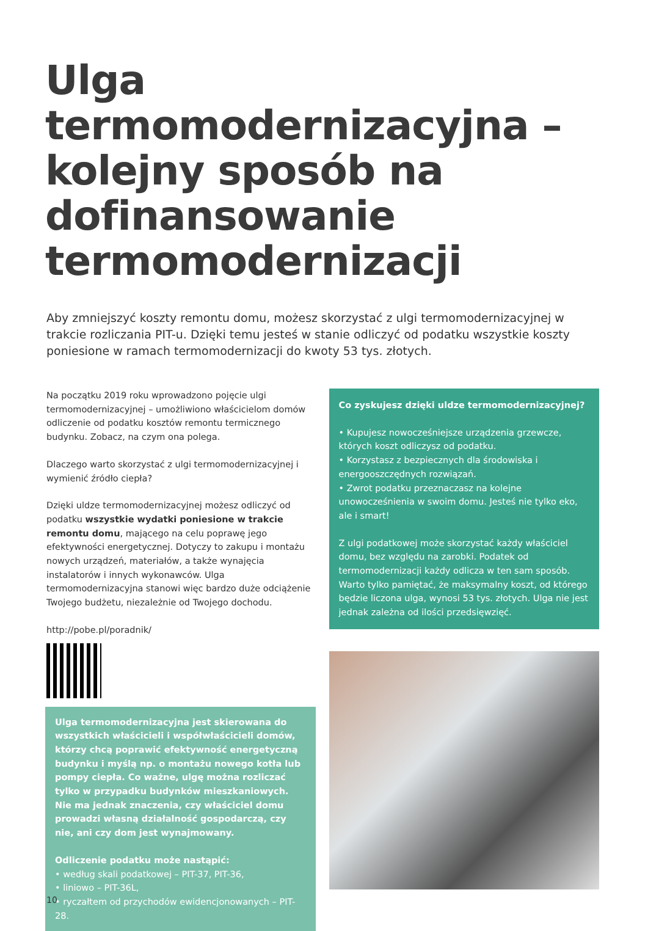Ulga termomodernizacyjna – kolejny sposób na dofinansowanie termomodernizacji
Aby zmniejszyć koszty remontu domu, możesz skorzystać z ulgi termomodernizacyjnej w trakcie rozliczania PIT-u. Dzięki temu jesteś w stanie odliczyć od podatku wszystkie koszty poniesione w ramach termomodernizacji do kwoty 53 tys. złotych.
Na początku 2019 roku wprowadzono pojęcie ulgi termomodernizacyjnej – umożliwiono właścicielom domów odliczenie od podatku kosztów remontu termicznego budynku. Zobacz, na czym ona polega.
Dlaczego warto skorzystać z ulgi termomodernizacyjnej i wymienić źródło ciepła?
Dzięki uldze termomodernizacyjnej możesz odliczyć od podatku wszystkie wydatki poniesione w trakcie remontu domu, mającego na celu poprawę jego efektywności energetycznej. Dotyczy to zakupu i montażu nowych urządzeń, materiałów, a także wynajęcia instalatorów i innych wykonawców. Ulga termomodernizacyjna stanowi więc bardzo duże odciążenie Twojego budżetu, niezależnie od Twojego dochodu.
http://pobe.pl/poradnik/
Ulga termomodernizacyjna jest skierowana do wszystkich właścicieli i współwłaścicieli domów, którzy chcą poprawić efektywność energetyczną budynku i myślą np. o montażu nowego kotła lub pompy ciepła. Co ważne, ulgę można rozliczać tylko w przypadku budynków mieszkaniowych. Nie ma jednak znaczenia, czy właściciel domu prowadzi własną działalność gospodarczą, czy nie, ani czy dom jest wynajmowany.
Odliczenie podatku może nastąpić:
• według skali podatkowej – PIT-37, PIT-36,
• liniowo – PIT-36L,
• ryczałtem od przychodów ewidencjonowanych – PIT-28.
Co zyskujesz dzięki uldze termomodernizacyjnej?
• Kupujesz nowocześniejsze urządzenia grzewcze, których koszt odliczysz od podatku.
• Korzystasz z bezpiecznych dla środowiska i energooszczędnych rozwiązań.
• Zwrot podatku przeznaczasz na kolejne unowocześnienia w swoim domu. Jesteś nie tylko eko, ale i smart!
Z ulgi podatkowej może skorzystać każdy właściciel domu, bez względu na zarobki. Podatek od termomodernizacji każdy odlicza w ten sam sposób. Warto tylko pamiętać, że maksymalny koszt, od którego będzie liczona ulga, wynosi 53 tys. złotych. Ulga nie jest jednak zależna od ilości przedsięwzięć.
10